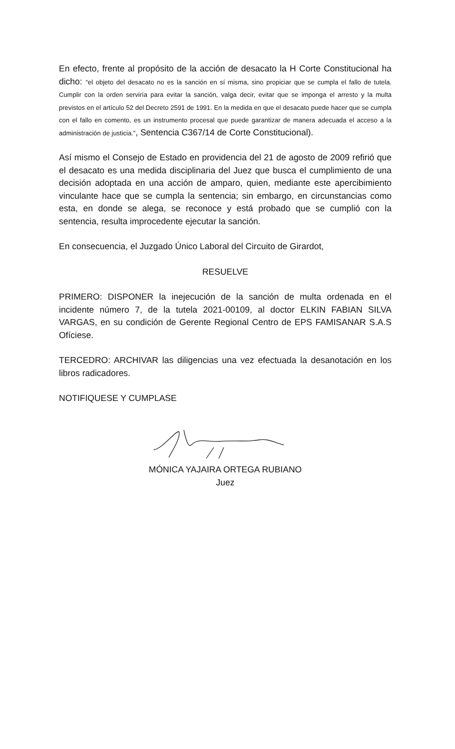En efecto, frente al propósito de la acción de desacato la H Corte Constitucional ha dicho: “el objeto del desacato no es la sanción en sí misma, sino propiciar que se cumpla el fallo de tutela. Cumplir con la orden serviría para evitar la sanción, valga decir, evitar que se imponga el arresto y la multa previstos en el artículo 52 del Decreto 2591 de 1991. En la medida en que el desacato puede hacer que se cumpla con el fallo en comento, es un instrumento procesal que puede garantizar de manera adecuada el acceso a la administración de justicia.”, Sentencia C367/14 de Corte Constitucional).
Así mismo el Consejo de Estado en providencia del 21 de agosto de 2009 refirió que el desacato es una medida disciplinaria del Juez que busca el cumplimiento de una decisión adoptada en una acción de amparo, quien, mediante este apercibimiento vinculante hace que se cumpla la sentencia; sin embargo, en circunstancias como esta, en donde se alega, se reconoce y está probado que se cumplió con la sentencia, resulta improcedente ejecutar la sanción.
En consecuencia, el Juzgado Único Laboral del Circuito de Girardot,
RESUELVE
PRIMERO: DISPONER la inejecución de la sanción de multa ordenada en el incidente número 7, de la tutela 2021-00109, al doctor ELKIN FABIAN SILVA VARGAS, en su condición de Gerente Regional Centro de EPS FAMISANAR S.A.S Ofíciese.
TERCEDRO: ARCHIVAR las diligencias una vez efectuada la desanotación en los libros radicadores.
NOTIFIQUESE Y CUMPLASE
MÓNICA YAJAIRA ORTEGA RUBIANO
Juez